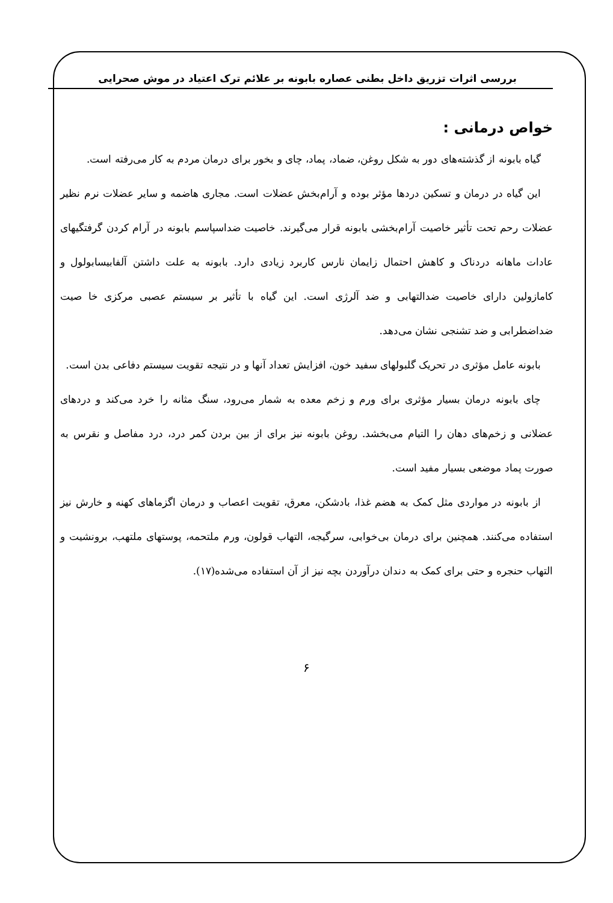بررسی اثرات تزریق داخل بطنی عصاره بابونه بر علائم ترک اعتیاد در موش صحرایی
خواص درمانی :
گیاه بابونه از گذشته‌های دور به شکل روغن، ضماد، پماد، چای و بخور برای درمان مردم به کار می‌رفته است.
این گیاه در درمان و تسکین دردها مؤثر بوده و آرام‌بخش عضلات است. مجاری هاضمه و سایر عضلات نرم نظیر عضلات رحم تحت تأثیر خاصیت آرام‌بخشی بابونه قرار می‌گیرند. خاصیت ضداسپاسم بابونه در آرام کردن گرفتگیهای عادات ماهانه دردناک و کاهش احتمال زایمان نارس کاربرد زیادی دارد. بابونه به علت داشتن آلفابیسابولول و کامازولین دارای خاصیت ضدالتهابی و ضد آلرژی است. این گیاه با تأثیر بر سیستم عصبی مرکزی خا صیت ضداضطرابی و ضد تشنجی نشان می‌دهد.
بابونه عامل مؤثری در تحریک گلبولهای سفید خون، افزایش تعداد آنها و در نتیجه تقویت سیستم دفاعی بدن است.
چای بابونه درمان بسیار مؤثری برای ورم و زخم معده به شمار می‌رود، سنگ مثانه را خرد می‌کند و دردهای عضلانی و زخم‌های دهان را التیام می‌بخشد. روغن بابونه نیز برای از بین بردن کمر درد، درد مفاصل و نقرس به صورت پماد موضعی بسیار مفید است.
از بابونه در مواردی مثل کمک به هضم غذا، بادشکن، معرق، تقویت اعصاب و درمان اگزماهای کهنه و خارش نیز استفاده می‌کنند. همچنین برای درمان بی‌خوابی، سرگیجه، التهاب قولون، ورم ملتحمه، پوستهای ملتهب، برونشیت و التهاب حنجره و حتی برای کمک به دندان درآوردن بچه نیز از آن استفاده می‌شده(۱۷).
۶